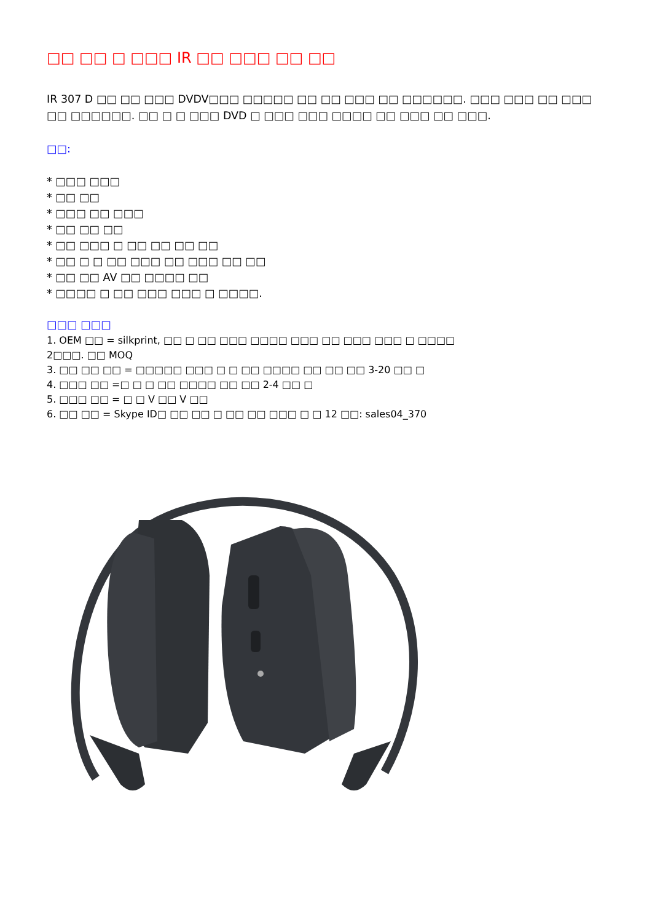□□ □□ □ □□□ IR □□ □□□ □□ □□
IR 307 D □□ □□ □□□ DVDV□□□ □□□□□ □□ □□ □□□ □□ □□□□□□. □□□ □□□ □□ □□□ □□ □□□□□□. □□ □ □ □□□ DVD □ □□□ □□□ □□□□ □□ □□□ □□ □□□.
□□:
* □□□ □□□
* □□ □□
* □□□ □□ □□□
* □□ □□ □□
* □□ □□□ □ □□ □□ □□ □□
* □□ □ □ □□ □□□ □□ □□□ □□ □□
* □□ □□ AV □□ □□□□ □□
* □□□□ □ □□ □□□ □□□ □ □□□□.
□□□ □□□
1. OEM □□ = silkprint, □□ □ □□ □□□ □□□□ □□□ □□ □□□ □□□ □ □□□□
2□□□. □□ MOQ
3. □□ □□ □□ = □□□□□ □□□ □ □ □□ □□□□ □□ □□ □□ 3-20 □□ □
4. □□□ □□ =□ □ □ □□ □□□□ □□ □□ 2-4 □□ □
5. □□□ □□ = □ □ V □□ V □□
6. □□ □□ = Skype ID□ □□ □□ □ □□ □□ □□□ □ □ 12 □□: sales04_370